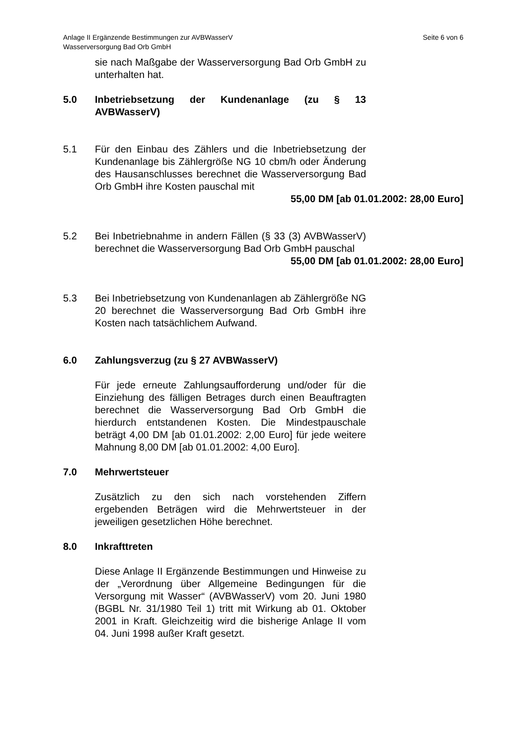Anlage II Ergänzende Bestimmungen zur AVBWasserV
Wasserversorgung Bad Orb GmbH
Seite 6 von 6
sie nach Maßgabe der Wasserversorgung Bad Orb GmbH zu unterhalten hat.
5.0 Inbetriebsetzung der Kundenanlage (zu § 13 AVBWasserV)
5.1 Für den Einbau des Zählers und die Inbetriebsetzung der Kundenanlage bis Zählergröße NG 10 cbm/h oder Änderung des Hausanschlusses berechnet die Wasserversorgung Bad Orb GmbH ihre Kosten pauschal mit
55,00 DM [ab 01.01.2002: 28,00 Euro]
5.2 Bei Inbetriebnahme in andern Fällen (§ 33 (3) AVBWasserV) berechnet die Wasserversorgung Bad Orb GmbH pauschal
55,00 DM [ab 01.01.2002: 28,00 Euro]
5.3 Bei Inbetriebsetzung von Kundenanlagen ab Zählergröße NG 20 berechnet die Wasserversorgung Bad Orb GmbH ihre Kosten nach tatsächlichem Aufwand.
6.0 Zahlungsverzug (zu § 27 AVBWasserV)
Für jede erneute Zahlungsaufforderung und/oder für die Einziehung des fälligen Betrages durch einen Beauftragten berechnet die Wasserversorgung Bad Orb GmbH die hierdurch entstandenen Kosten. Die Mindestpauschale beträgt 4,00 DM [ab 01.01.2002: 2,00 Euro] für jede weitere Mahnung 8,00 DM [ab 01.01.2002: 4,00 Euro].
7.0 Mehrwertsteuer
Zusätzlich zu den sich nach vorstehenden Ziffern ergebenden Beträgen wird die Mehrwertsteuer in der jeweiligen gesetzlichen Höhe berechnet.
8.0 Inkrafttreten
Diese Anlage II Ergänzende Bestimmungen und Hinweise zu der „Verordnung über Allgemeine Bedingungen für die Versorgung mit Wasser“ (AVBWasserV) vom 20. Juni 1980 (BGBL Nr. 31/1980 Teil 1) tritt mit Wirkung ab 01. Oktober 2001 in Kraft. Gleichzeitig wird die bisherige Anlage II vom 04. Juni 1998 außer Kraft gesetzt.